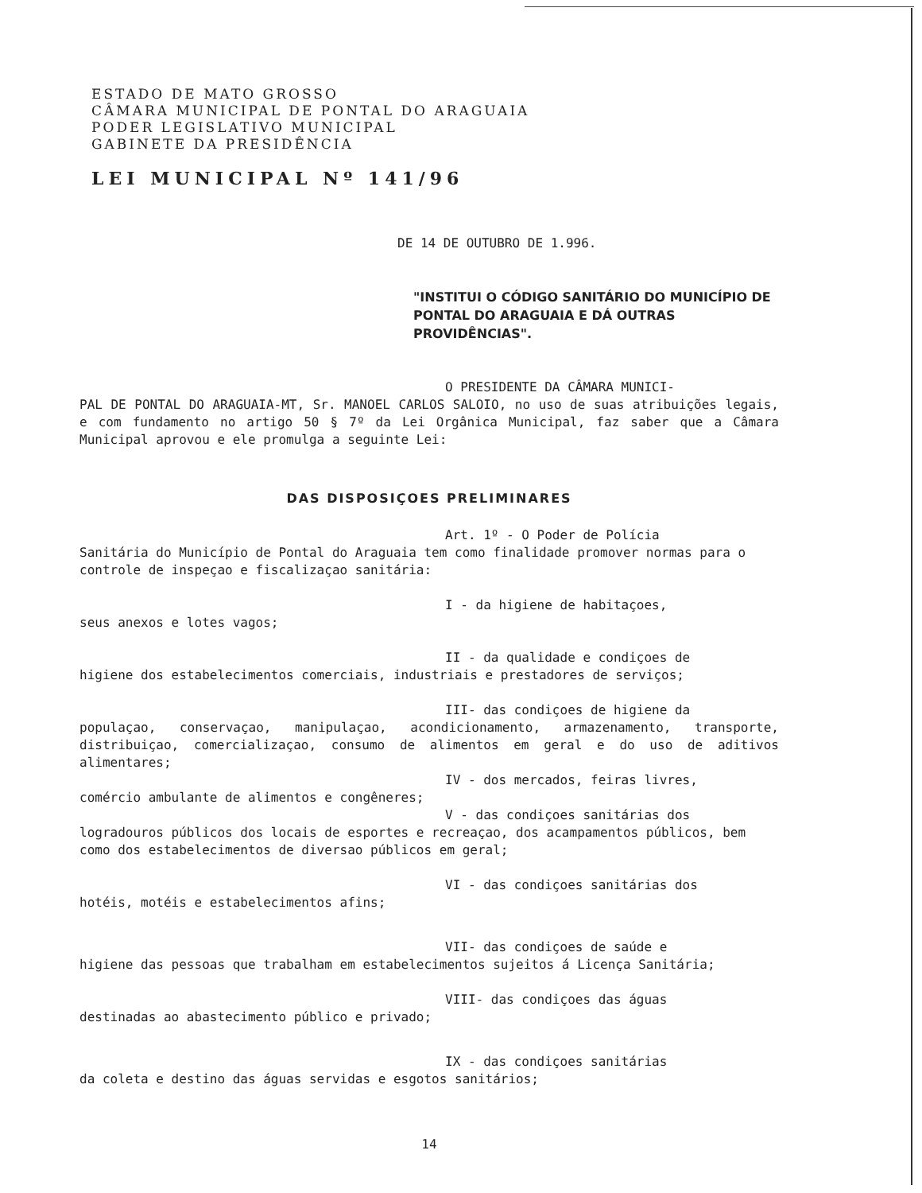ESTADO DE MATO GROSSO
CÂMARA MUNICIPAL DE PONTAL DO ARAGUAIA
PODER LEGISLATIVO MUNICIPAL
GABINETE DA PRESIDÊNCIA
LEI MUNICIPAL Nº 141/96
DE 14 DE OUTUBRO DE 1.996.
"INSTITUI O CÓDIGO SANITÁRIO DO MUNICÍPIO DE PONTAL DO ARAGUAIA E DÁ OUTRAS PROVIDÊNCIAS".
O PRESIDENTE DA CÂMARA MUNICI-
PAL DE PONTAL DO ARAGUAIA-MT, Sr. MANOEL CARLOS SALOIO, no uso de suas atribuições legais, e com fundamento no artigo 50 § 7º da Lei Orgânica Municipal, faz saber que a Câmara Municipal aprovou e ele promulga a seguinte Lei:
DAS DISPOSIÇOES PRELIMINARES
Art. 1º - O Poder de Polícia
Sanitária do Município de Pontal do Araguaia tem como finalidade promover normas para o controle de inspeçao e fiscalizaçao sanitária:
I - da higiene de habitaçoes,
seus anexos e lotes vagos;
II - da qualidade e condiçoes de
higiene dos estabelecimentos comerciais, industriais e prestadores de serviços;
III- das condiçoes de higiene da
populaçao, conservaçao, manipulaçao, acondicionamento, armazenamento, transporte, distribuiçao, comercializaçao, consumo de alimentos em geral e do uso de aditivos alimentares;
IV - dos mercados, feiras livres,
comércio ambulante de alimentos e congêneres;
V - das condiçoes sanitárias dos
logradouros públicos dos locais de esportes e recreaçao, dos acampamentos públicos, bem como dos estabelecimentos de diversao públicos em geral;
VI - das condiçoes sanitárias dos
hotéis, motéis e estabelecimentos afins;
VII- das condiçoes de saúde e
higiene das pessoas que trabalham em estabelecimentos sujeitos á Licença Sanitária;
VIII- das condiçoes das águas
destinadas ao abastecimento público e privado;
IX - das condiçoes sanitárias
da coleta e destino das águas servidas e esgotos sanitários;
14